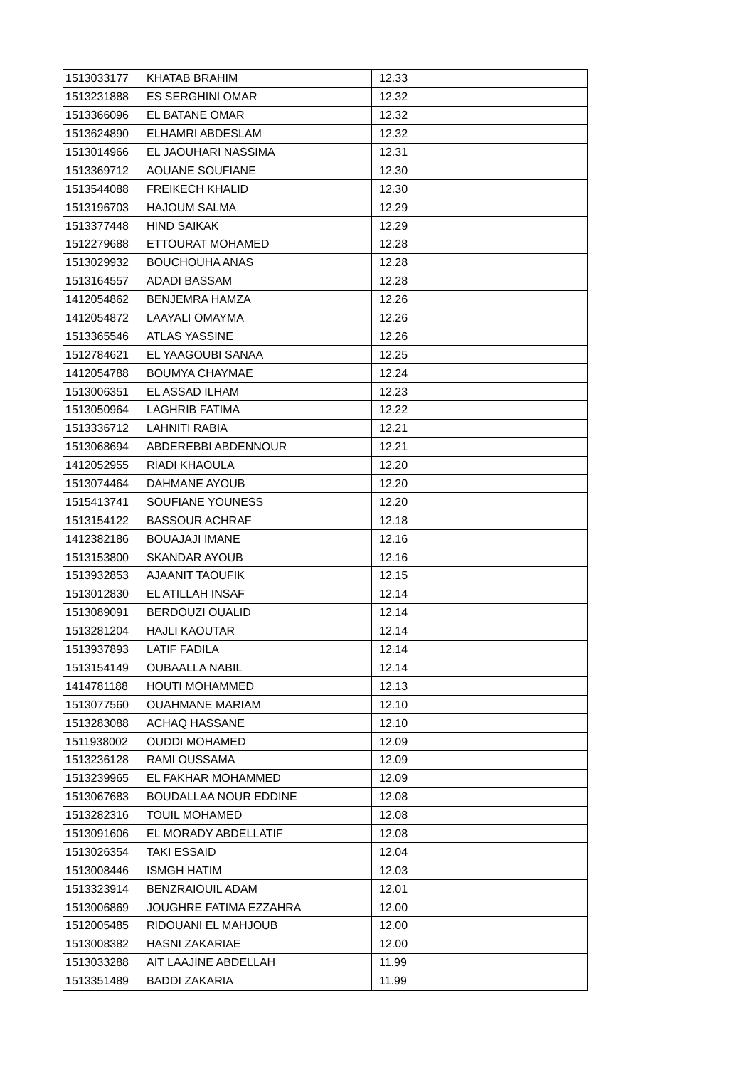| 1513033177 | KHATAB BRAHIM | 12.33 |
| 1513231888 | ES SERGHINI OMAR | 12.32 |
| 1513366096 | EL BATANE OMAR | 12.32 |
| 1513624890 | ELHAMRI ABDESLAM | 12.32 |
| 1513014966 | EL JAOUHARI NASSIMA | 12.31 |
| 1513369712 | AOUANE SOUFIANE | 12.30 |
| 1513544088 | FREIKECH KHALID | 12.30 |
| 1513196703 | HAJOUM SALMA | 12.29 |
| 1513377448 | HIND SAIKAK | 12.29 |
| 1512279688 | ETTOURAT MOHAMED | 12.28 |
| 1513029932 | BOUCHOUHA ANAS | 12.28 |
| 1513164557 | ADADI BASSAM | 12.28 |
| 1412054862 | BENJEMRA HAMZA | 12.26 |
| 1412054872 | LAAYALI OMAYMA | 12.26 |
| 1513365546 | ATLAS YASSINE | 12.26 |
| 1512784621 | EL YAAGOUBI SANAA | 12.25 |
| 1412054788 | BOUMYA CHAYMAE | 12.24 |
| 1513006351 | EL ASSAD ILHAM | 12.23 |
| 1513050964 | LAGHRIB FATIMA | 12.22 |
| 1513336712 | LAHNITI RABIA | 12.21 |
| 1513068694 | ABDEREBBI ABDENNOUR | 12.21 |
| 1412052955 | RIADI KHAOULA | 12.20 |
| 1513074464 | DAHMANE AYOUB | 12.20 |
| 1515413741 | SOUFIANE YOUNESS | 12.20 |
| 1513154122 | BASSOUR ACHRAF | 12.18 |
| 1412382186 | BOUAJAJI IMANE | 12.16 |
| 1513153800 | SKANDAR AYOUB | 12.16 |
| 1513932853 | AJAANIT TAOUFIK | 12.15 |
| 1513012830 | EL ATILLAH INSAF | 12.14 |
| 1513089091 | BERDOUZI OUALID | 12.14 |
| 1513281204 | HAJLI KAOUTAR | 12.14 |
| 1513937893 | LATIF FADILA | 12.14 |
| 1513154149 | OUBAALLA NABIL | 12.14 |
| 1414781188 | HOUTI MOHAMMED | 12.13 |
| 1513077560 | OUAHMANE MARIAM | 12.10 |
| 1513283088 | ACHAQ HASSANE | 12.10 |
| 1511938002 | OUDDI MOHAMED | 12.09 |
| 1513236128 | RAMI OUSSAMA | 12.09 |
| 1513239965 | EL FAKHAR MOHAMMED | 12.09 |
| 1513067683 | BOUDALLAA NOUR EDDINE | 12.08 |
| 1513282316 | TOUIL MOHAMED | 12.08 |
| 1513091606 | EL MORADY ABDELLATIF | 12.08 |
| 1513026354 | TAKI ESSAID | 12.04 |
| 1513008446 | ISMGH HATIM | 12.03 |
| 1513323914 | BENZRAIOUIL ADAM | 12.01 |
| 1513006869 | JOUGHRE FATIMA EZZAHRA | 12.00 |
| 1512005485 | RIDOUANI EL MAHJOUB | 12.00 |
| 1513008382 | HASNI ZAKARIAE | 12.00 |
| 1513033288 | AIT LAAJINE ABDELLAH | 11.99 |
| 1513351489 | BADDI ZAKARIA | 11.99 |